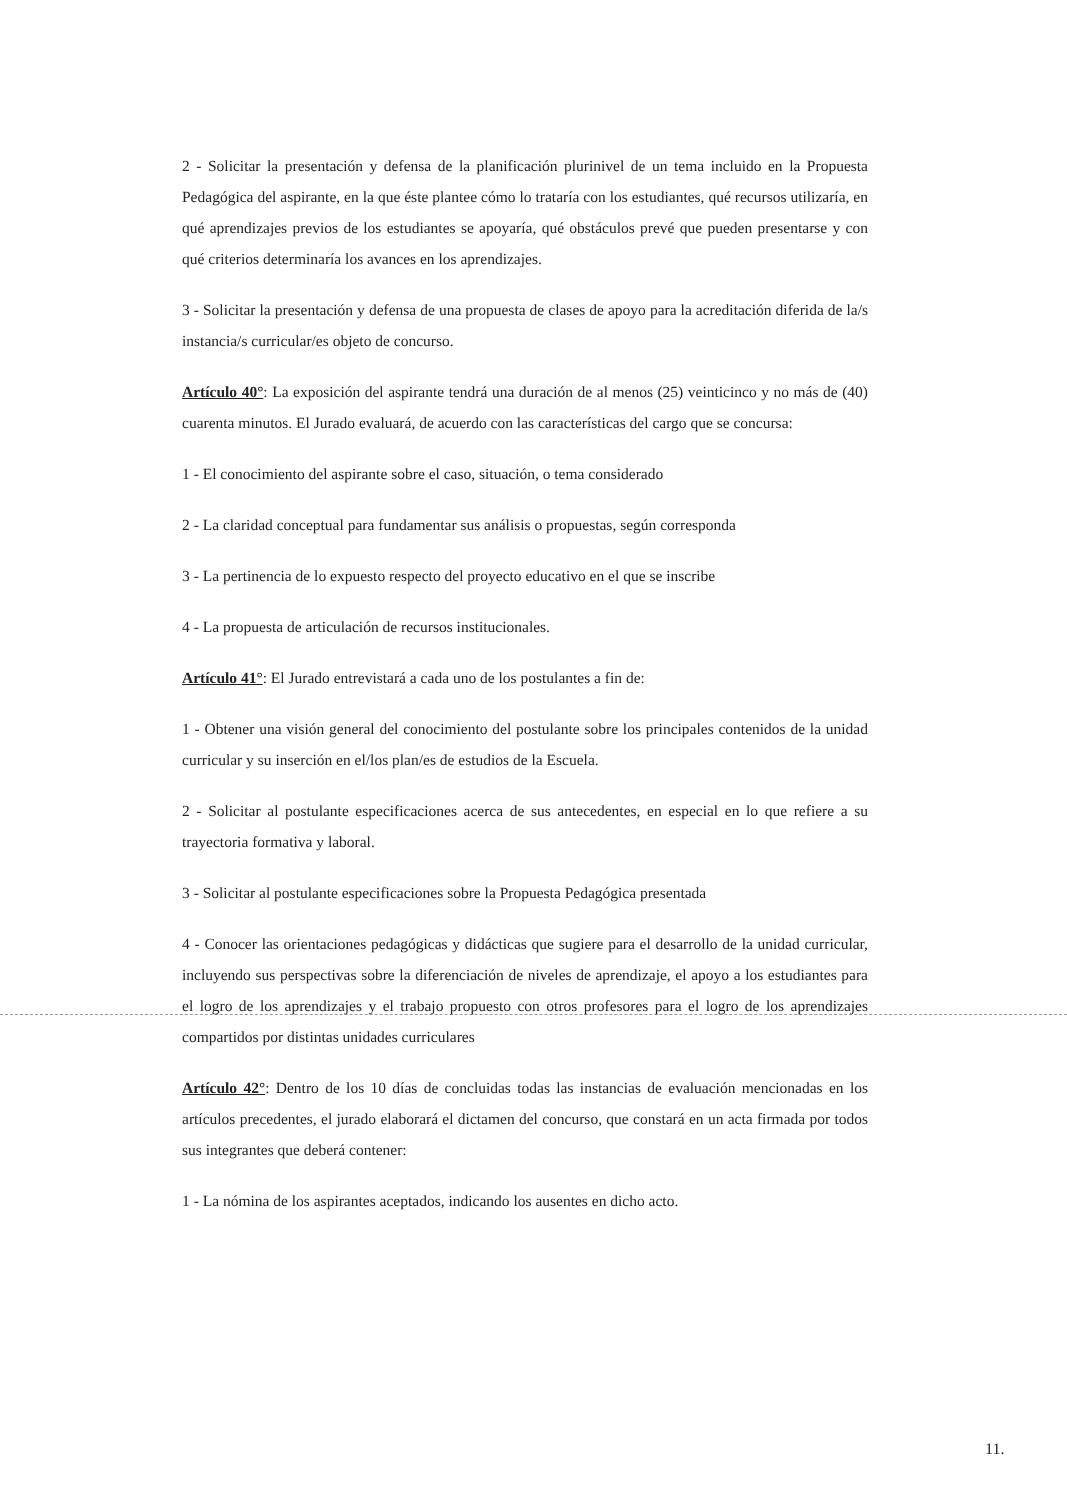2 - Solicitar la presentación y defensa de la planificación plurinivel de un tema incluido en la Propuesta Pedagógica del aspirante, en la que éste plantee cómo lo trataría con los estudiantes, qué recursos utilizaría, en qué aprendizajes previos de los estudiantes se apoyaría, qué obstáculos prevé que pueden presentarse y con qué criterios determinaría los avances en los aprendizajes.
3 - Solicitar la presentación y defensa de una propuesta de clases de apoyo para la acreditación diferida de la/s instancia/s curricular/es objeto de concurso.
Artículo 40°: La exposición del aspirante tendrá una duración de al menos (25) veinticinco y no más de (40) cuarenta minutos. El Jurado evaluará, de acuerdo con las características del cargo que se concursa:
1 - El conocimiento del aspirante sobre el caso, situación, o tema considerado
2 - La claridad conceptual para fundamentar sus análisis o propuestas, según corresponda
3 - La pertinencia de lo expuesto respecto del proyecto educativo en el que se inscribe
4 - La propuesta de articulación de recursos institucionales.
Artículo 41°: El Jurado entrevistará a cada uno de los postulantes a fin de:
1 - Obtener una visión general del conocimiento del postulante sobre los principales contenidos de la unidad curricular y su inserción en el/los plan/es de estudios de la Escuela.
2 - Solicitar al postulante especificaciones acerca de sus antecedentes, en especial en lo que refiere a su trayectoria formativa y laboral.
3 - Solicitar al postulante especificaciones sobre la Propuesta Pedagógica presentada
4 - Conocer las orientaciones pedagógicas y didácticas que sugiere para el desarrollo de la unidad curricular, incluyendo sus perspectivas sobre la diferenciación de niveles de aprendizaje, el apoyo a los estudiantes para el logro de los aprendizajes y el trabajo propuesto con otros profesores para el logro de los aprendizajes compartidos por distintas unidades curriculares
Artículo 42°: Dentro de los 10 días de concluidas todas las instancias de evaluación mencionadas en los artículos precedentes, el jurado elaborará el dictamen del concurso, que constará en un acta firmada por todos sus integrantes que deberá contener:
1 - La nómina de los aspirantes aceptados, indicando los ausentes en dicho acto.
11.